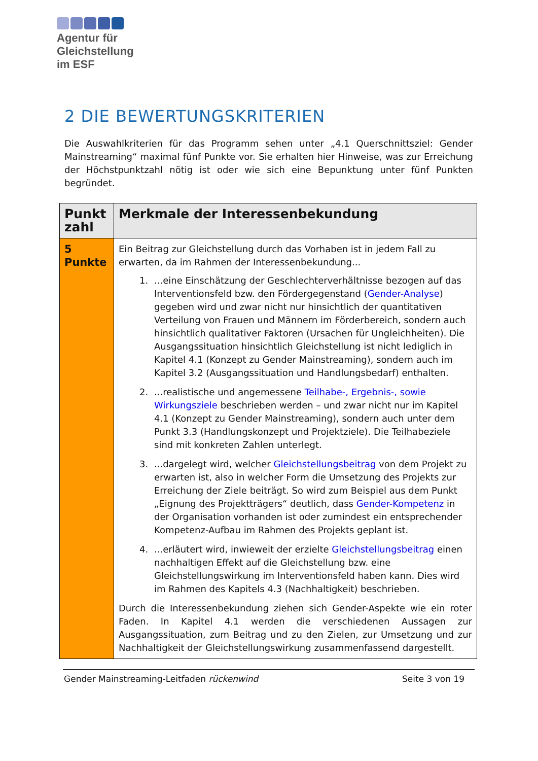Agentur für
Gleichstellung
im ESF
2 DIE BEWERTUNGSKRITERIEN
Die Auswahlkriterien für das Programm sehen unter „4.1 Querschnittsziel: Gender Mainstreaming“ maximal fünf Punkte vor. Sie erhalten hier Hinweise, was zur Erreichung der Höchstpunktzahl nötig ist oder wie sich eine Bepunktung unter fünf Punkten begründet.
| Punkt zahl | Merkmale der Interessenbekundung |
| --- | --- |
| 5 Punkte | Ein Beitrag zur Gleichstellung durch das Vorhaben ist in jedem Fall zu erwarten, da im Rahmen der Interessenbekundung... 1. ...eine Einschätzung der Geschlechterverhältnisse bezogen auf das Interventionsfeld bzw. den Fördergegenstand ( Gender-Analyse ) gegeben wird und zwar nicht nur hinsichtlich der quantitativen Verteilung von Frauen und Männern im Förderbereich, sondern auch hinsichtlich qualitativer Faktoren (Ursachen für Ungleichheiten). Die Ausgangssituation hinsichtlich Gleichstellung ist nicht lediglich in Kapitel 4.1 (Konzept zu Gender Mainstreaming), sondern auch im Kapitel 3.2 (Ausgangssituation und Handlungsbedarf) enthalten. 2. ...realistische und angemessene Teilhabe-, Ergebnis-, sowie Wirkungsziele beschrieben werden – und zwar nicht nur im Kapitel 4.1 (Konzept zu Gender Mainstreaming), sondern auch unter dem Punkt 3.3 (Handlungskonzept und Projektziele). Die Teilhabeziele sind mit konkreten Zahlen unterlegt. 3. ...dargelegt wird, welcher Gleichstellungsbeitrag von dem Projekt zu erwarten ist, also in welcher Form die Umsetzung des Projekts zur Erreichung der Ziele beiträgt. So wird zum Beispiel aus dem Punkt „Eignung des Projektträgers“ deutlich, dass Gender-Kompetenz in der Organisation vorhanden ist oder zumindest ein entsprechender Kompetenz-Aufbau im Rahmen des Projekts geplant ist. 4. ...erläutert wird, inwieweit der erzielte Gleichstellungsbeitrag einen nachhaltigen Effekt auf die Gleichstellung bzw. eine Gleichstellungswirkung im Interventionsfeld haben kann. Dies wird im Rahmen des Kapitels 4.3 (Nachhaltigkeit) beschrieben. Durch die Interessenbekundung ziehen sich Gender-Aspekte wie ein roter Faden. In Kapitel 4.1 werden die verschiedenen Aussagen zur Ausgangssituation, zum Beitrag und zu den Zielen, zur Umsetzung und zur Nachhaltigkeit der Gleichstellungswirkung zusammenfassend dargestellt. |
Gender Mainstreaming-Leitfaden rückenwind Seite 3 von 19